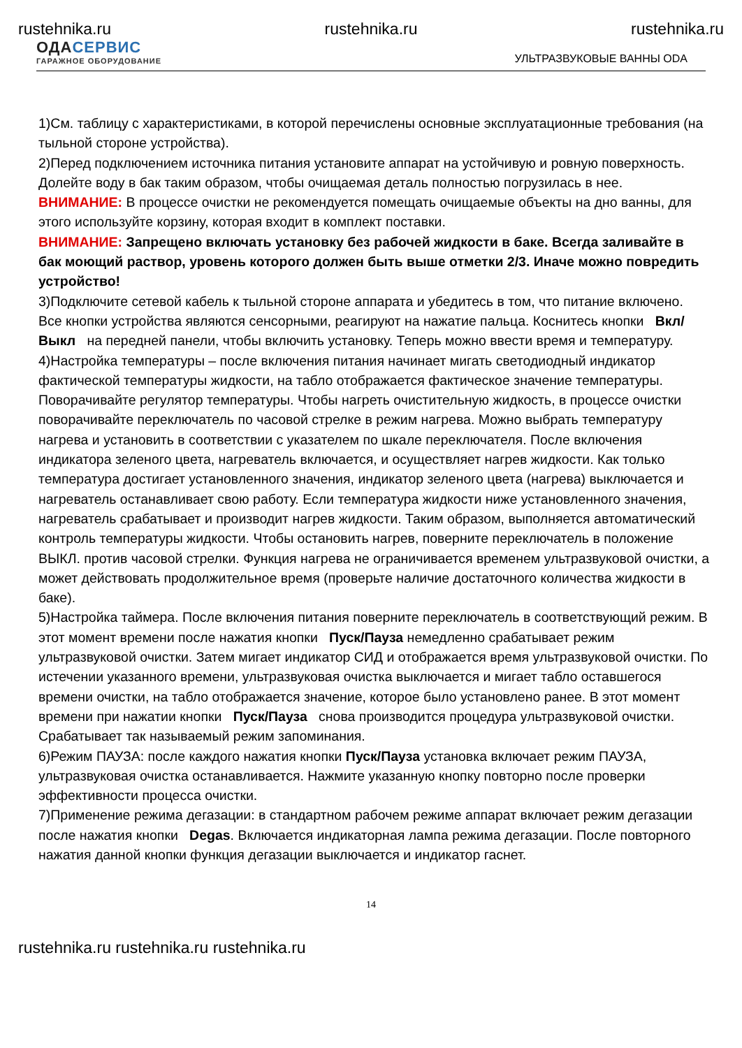rustehnika.ru rustehnika.ru rustehnika.ru
ОДА СЕРВИС
ГАРАЖНОЕ ОБОРУДОВАНИЕ
УЛЬТРАЗВУКОВЫЕ ВАННЫ ODA
1)См. таблицу с характеристиками, в которой перечислены основные эксплуатационные требования (на тыльной стороне устройства).
2)Перед подключением источника питания установите аппарат на устойчивую и ровную поверхность. Долейте воду в бак таким образом, чтобы очищаемая деталь полностью погрузилась в нее.
ВНИМАНИЕ: В процессе очистки не рекомендуется помещать очищаемые объекты на дно ванны, для этого используйте корзину, которая входит в комплект поставки.
ВНИМАНИЕ: Запрещено включать установку без рабочей жидкости в баке. Всегда заливайте в бак моющий раствор, уровень которого должен быть выше отметки 2/3. Иначе можно повредить устройство!
3)Подключите сетевой кабель к тыльной стороне аппарата и убедитесь в том, что питание включено. Все кнопки устройства являются сенсорными, реагируют на нажатие пальца. Коснитесь кнопки Вкл/Выкл на передней панели, чтобы включить установку. Теперь можно ввести время и температуру.
4)Настройка температуры – после включения питания начинает мигать светодиодный индикатор фактической температуры жидкости, на табло отображается фактическое значение температуры. Поворачивайте регулятор температуры. Чтобы нагреть очистительную жидкость, в процессе очистки поворачивайте переключатель по часовой стрелке в режим нагрева. Можно выбрать температуру нагрева и установить в соответствии с указателем по шкале переключателя. После включения индикатора зеленого цвета, нагреватель включается, и осуществляет нагрев жидкости. Как только температура достигает установленного значения, индикатор зеленого цвета (нагрева) выключается и нагреватель останавливает свою работу. Если температура жидкости ниже установленного значения, нагреватель срабатывает и производит нагрев жидкости. Таким образом, выполняется автоматический контроль температуры жидкости. Чтобы остановить нагрев, поверните переключатель в положение ВЫКЛ. против часовой стрелки. Функция нагрева не ограничивается временем ультразвуковой очистки, а может действовать продолжительное время (проверьте наличие достаточного количества жидкости в баке).
5)Настройка таймера. После включения питания поверните переключатель в соответствующий режим. В этот момент времени после нажатия кнопки Пуск/Пауза немедленно срабатывает режим ультразвуковой очистки. Затем мигает индикатор СИД и отображается время ультразвуковой очистки. По истечении указанного времени, ультразвуковая очистка выключается и мигает табло оставшегося времени очистки, на табло отображается значение, которое было установлено ранее. В этот момент времени при нажатии кнопки Пуск/Пауза снова производится процедура ультразвуковой очистки. Срабатывает так называемый режим запоминания.
6)Режим ПАУЗА: после каждого нажатия кнопки Пуск/Пауза установка включает режим ПАУЗА, ультразвуковая очистка останавливается. Нажмите указанную кнопку повторно после проверки эффективности процесса очистки.
7)Применение режима дегазации: в стандартном рабочем режиме аппарат включает режим дегазации после нажатия кнопки Degas. Включается индикаторная лампа режима дегазации. После повторного нажатия данной кнопки функция дегазации выключается и индикатор гаснет.
14
rustehnika.ru rustehnika.ru rustehnika.ru